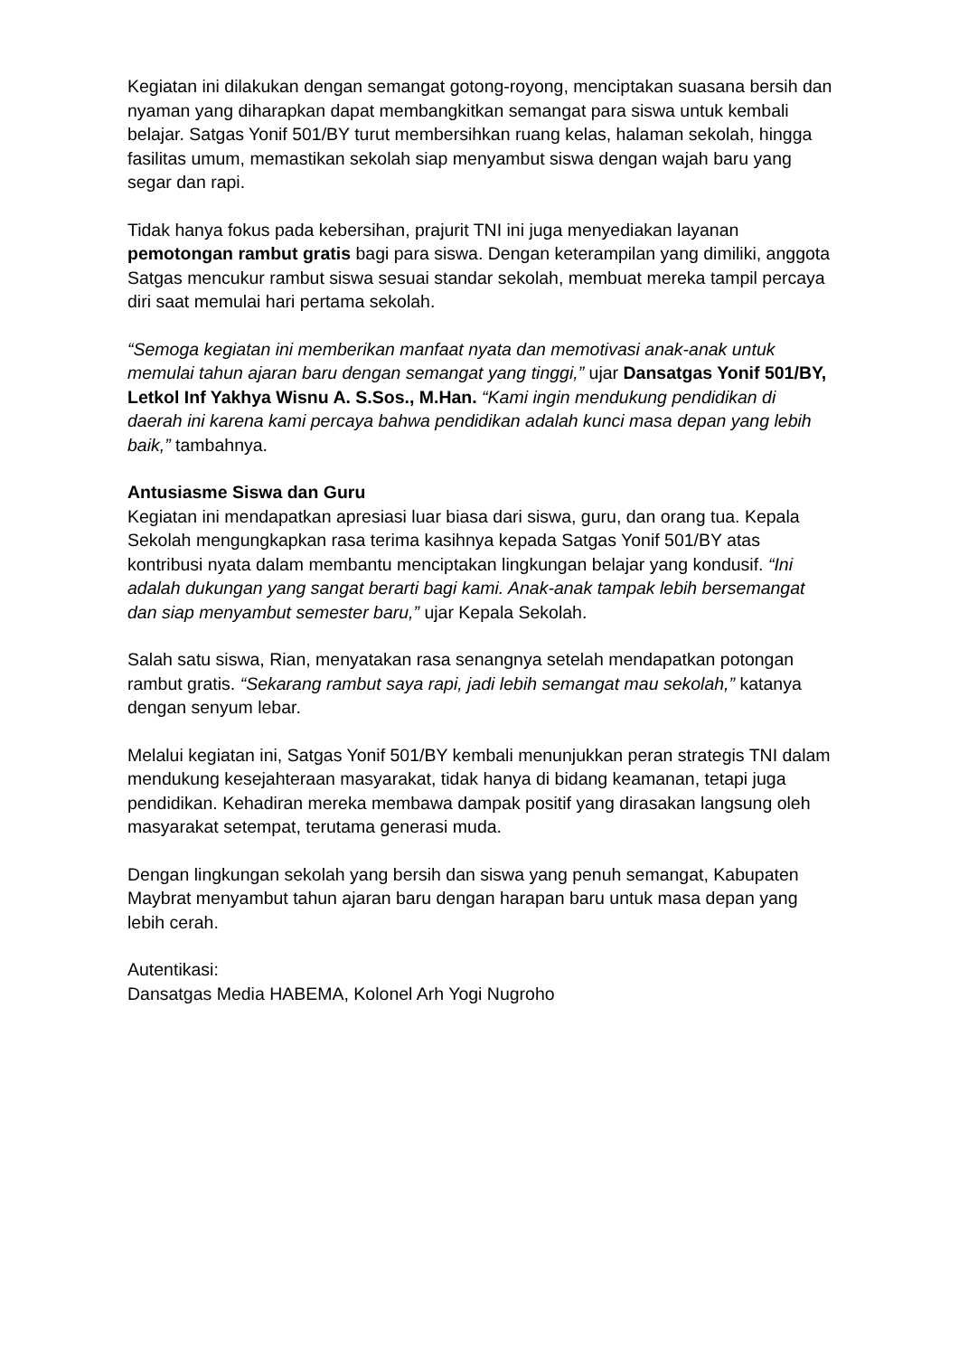Kegiatan ini dilakukan dengan semangat gotong-royong, menciptakan suasana bersih dan nyaman yang diharapkan dapat membangkitkan semangat para siswa untuk kembali belajar. Satgas Yonif 501/BY turut membersihkan ruang kelas, halaman sekolah, hingga fasilitas umum, memastikan sekolah siap menyambut siswa dengan wajah baru yang segar dan rapi.
Tidak hanya fokus pada kebersihan, prajurit TNI ini juga menyediakan layanan pemotongan rambut gratis bagi para siswa. Dengan keterampilan yang dimiliki, anggota Satgas mencukur rambut siswa sesuai standar sekolah, membuat mereka tampil percaya diri saat memulai hari pertama sekolah.
“Semoga kegiatan ini memberikan manfaat nyata dan memotivasi anak-anak untuk memulai tahun ajaran baru dengan semangat yang tinggi,” ujar Dansatgas Yonif 501/BY, Letkol Inf Yakhya Wisnu A. S.Sos., M.Han. “Kami ingin mendukung pendidikan di daerah ini karena kami percaya bahwa pendidikan adalah kunci masa depan yang lebih baik,” tambahnya.
Antusiasme Siswa dan Guru
Kegiatan ini mendapatkan apresiasi luar biasa dari siswa, guru, dan orang tua. Kepala Sekolah mengungkapkan rasa terima kasihnya kepada Satgas Yonif 501/BY atas kontribusi nyata dalam membantu menciptakan lingkungan belajar yang kondusif. “Ini adalah dukungan yang sangat berarti bagi kami. Anak-anak tampak lebih bersemangat dan siap menyambut semester baru,” ujar Kepala Sekolah.
Salah satu siswa, Rian, menyatakan rasa senangnya setelah mendapatkan potongan rambut gratis. “Sekarang rambut saya rapi, jadi lebih semangat mau sekolah,” katanya dengan senyum lebar.
Melalui kegiatan ini, Satgas Yonif 501/BY kembali menunjukkan peran strategis TNI dalam mendukung kesejahteraan masyarakat, tidak hanya di bidang keamanan, tetapi juga pendidikan. Kehadiran mereka membawa dampak positif yang dirasakan langsung oleh masyarakat setempat, terutama generasi muda.
Dengan lingkungan sekolah yang bersih dan siswa yang penuh semangat, Kabupaten Maybrat menyambut tahun ajaran baru dengan harapan baru untuk masa depan yang lebih cerah.
Autentikasi:
Dansatgas Media HABEMA, Kolonel Arh Yogi Nugroho